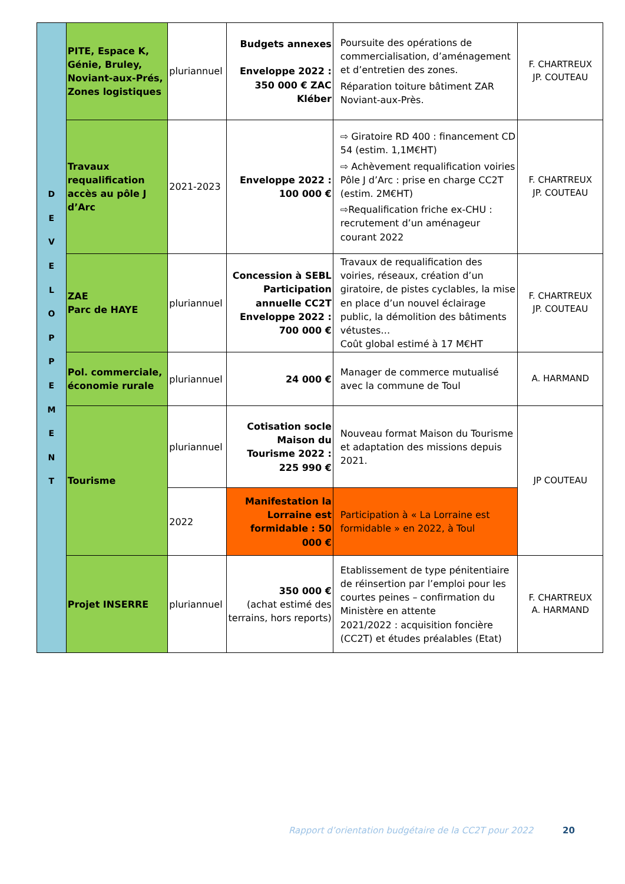| D E V E L O P P E M E N T | PITE, Espace K, Génie, Bruley, Noviant-aux-Prés, Zones logistiques | pluriannuel | Budgets annexes Enveloppe 2022 : 350 000 € ZAC Kléber | Poursuite des opérations de commercialisation, d’aménagement et d’entretien des zones. Réparation toiture bâtiment ZAR Noviant-aux-Près. | F. CHARTREUX JP. COUTEAU |
| | Travaux requalification accès au pôle J d’Arc | 2021-2023 | Enveloppe 2022 : 100 000 € | ⇨ Giratoire RD 400 : financement CD 54 (estim. 1,1M€HT) ⇨ Achèvement requalification voiries Pôle J d’Arc : prise en charge CC2T (estim. 2M€HT) ⇨Requalification friche ex-CHU : recrutement d’un aménageur courant 2022 | F. CHARTREUX JP. COUTEAU |
| | ZAE Parc de HAYE | pluriannuel | Concession à SEBL Participation annuelle CC2T Enveloppe 2022 : 700 000 € | Travaux de requalification des voiries, réseaux, création d’un giratoire, de pistes cyclables, la mise en place d’un nouvel éclairage public, la démolition des bâtiments vétustes… Coût global estimé à 17 M€HT | F. CHARTREUX JP. COUTEAU |
| | Pol. commerciale, économie rurale | pluriannuel | 24 000 € | Manager de commerce mutualisé avec la commune de Toul | A. HARMAND |
| | Tourisme | pluriannuel | Cotisation socle Maison du Tourisme 2022 : 225 990 € | Nouveau format Maison du Tourisme et adaptation des missions depuis 2021. | JP COUTEAU |
| | | 2022 | Manifestation la Lorraine est formidable : 50 000 € | Participation à « La Lorraine est formidable » en 2022, à Toul | |
| | Projet INSERRE | pluriannuel | 350 000 € (achat estimé des terrains, hors reports) | Etablissement de type pénitentiaire de réinsertion par l’emploi pour les courtes peines – confirmation du Ministère en attente 2021/2022 : acquisition foncière (CC2T) et études préalables (Etat) | F. CHARTREUX A. HARMAND |
Rapport d’orientation budgétaire de la CC2T pour 2022
20